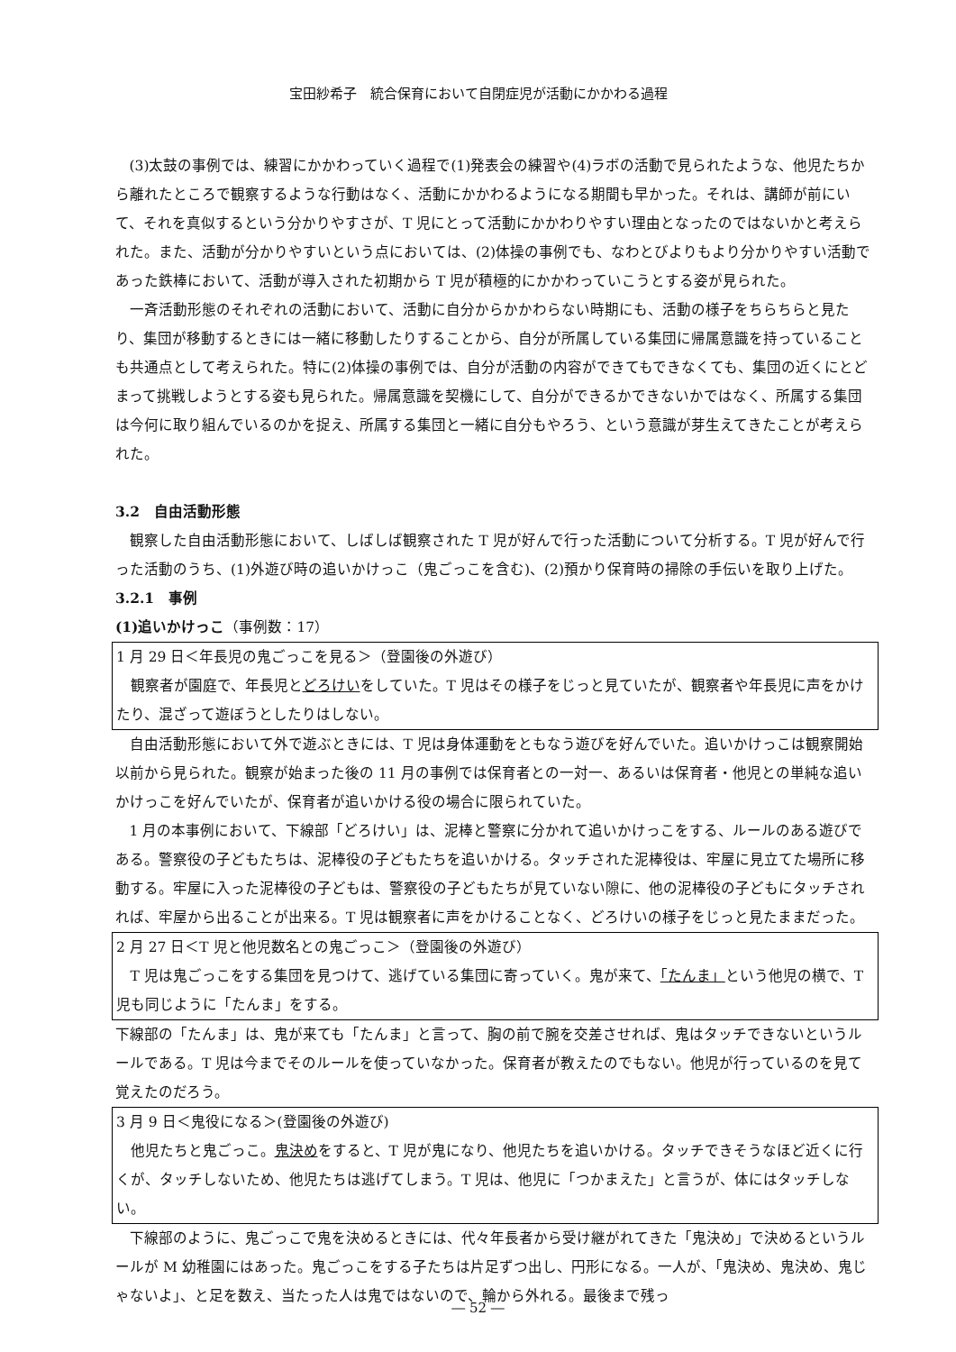宝田紗希子　統合保育において自閉症児が活動にかかわる過程
(3)太鼓の事例では、練習にかかわっていく過程で(1)発表会の練習や(4)ラボの活動で見られたような、他児たちから離れたところで観察するような行動はなく、活動にかかわるようになる期間も早かった。それは、講師が前にいて、それを真似するという分かりやすさが、T 児にとって活動にかかわりやすい理由となったのではないかと考えられた。また、活動が分かりやすいという点においては、(2)体操の事例でも、なわとびよりもより分かりやすい活動であった鉄棒において、活動が導入された初期から T 児が積極的にかかわっていこうとする姿が見られた。
一斉活動形態のそれぞれの活動において、活動に自分からかかわらない時期にも、活動の様子をちらちらと見たり、集団が移動するときには一緒に移動したりすることから、自分が所属している集団に帰属意識を持っていることも共通点として考えられた。特に(2)体操の事例では、自分が活動の内容ができてもできなくても、集団の近くにとどまって挑戦しようとする姿も見られた。帰属意識を契機にして、自分ができるかできないかではなく、所属する集団は今何に取り組んでいるのかを捉え、所属する集団と一緒に自分もやろう、という意識が芽生えてきたことが考えられた。
3.2　自由活動形態
観察した自由活動形態において、しばしば観察された T 児が好んで行った活動について分析する。T 児が好んで行った活動のうち、(1)外遊び時の追いかけっこ（鬼ごっこを含む)、(2)預かり保育時の掃除の手伝いを取り上げた。
3.2.1　事例
(1)追いかけっこ（事例数：17）
1 月 29 日＜年長児の鬼ごっこを見る＞（登園後の外遊び）
観察者が園庭で、年長児とどろけいをしていた。T 児はその様子をじっと見ていたが、観察者や年長児に声をかけたり、混ざって遊ぼうとしたりはしない。
自由活動形態において外で遊ぶときには、T 児は身体運動をともなう遊びを好んでいた。追いかけっこは観察開始以前から見られた。観察が始まった後の 11 月の事例では保育者との一対一、あるいは保育者・他児との単純な追いかけっこを好んでいたが、保育者が追いかける役の場合に限られていた。
1 月の本事例において、下線部「どろけい」は、泥棒と警察に分かれて追いかけっこをする、ルールのある遊びである。警察役の子どもたちは、泥棒役の子どもたちを追いかける。タッチされた泥棒役は、牢屋に見立てた場所に移動する。牢屋に入った泥棒役の子どもは、警察役の子どもたちが見ていない隙に、他の泥棒役の子どもにタッチされれば、牢屋から出ることが出来る。T 児は観察者に声をかけることなく、どろけいの様子をじっと見たままだった。
2 月 27 日＜T 児と他児数名との鬼ごっこ＞（登園後の外遊び）
T 児は鬼ごっこをする集団を見つけて、逃げている集団に寄っていく。鬼が来て、「たんま」という他児の横で、T 児も同じように「たんま」をする。
下線部の「たんま」は、鬼が来ても「たんま」と言って、胸の前で腕を交差させれば、鬼はタッチできないというルールである。T 児は今までそのルールを使っていなかった。保育者が教えたのでもない。他児が行っているのを見て覚えたのだろう。
3 月 9 日＜鬼役になる＞(登園後の外遊び)
他児たちと鬼ごっこ。鬼決めをすると、T 児が鬼になり、他児たちを追いかける。タッチできそうなほど近くに行くが、タッチしないため、他児たちは逃げてしまう。T 児は、他児に「つかまえた」と言うが、体にはタッチしない。
下線部のように、鬼ごっこで鬼を決めるときには、代々年長者から受け継がれてきた「鬼決め」で決めるというルールが M 幼稚園にはあった。鬼ごっこをする子たちは片足ずつ出し、円形になる。一人が、「鬼決め、鬼決め、鬼じゃないよ」、と足を数え、当たった人は鬼ではないので、輪から外れる。最後まで残っ
― 52 ―